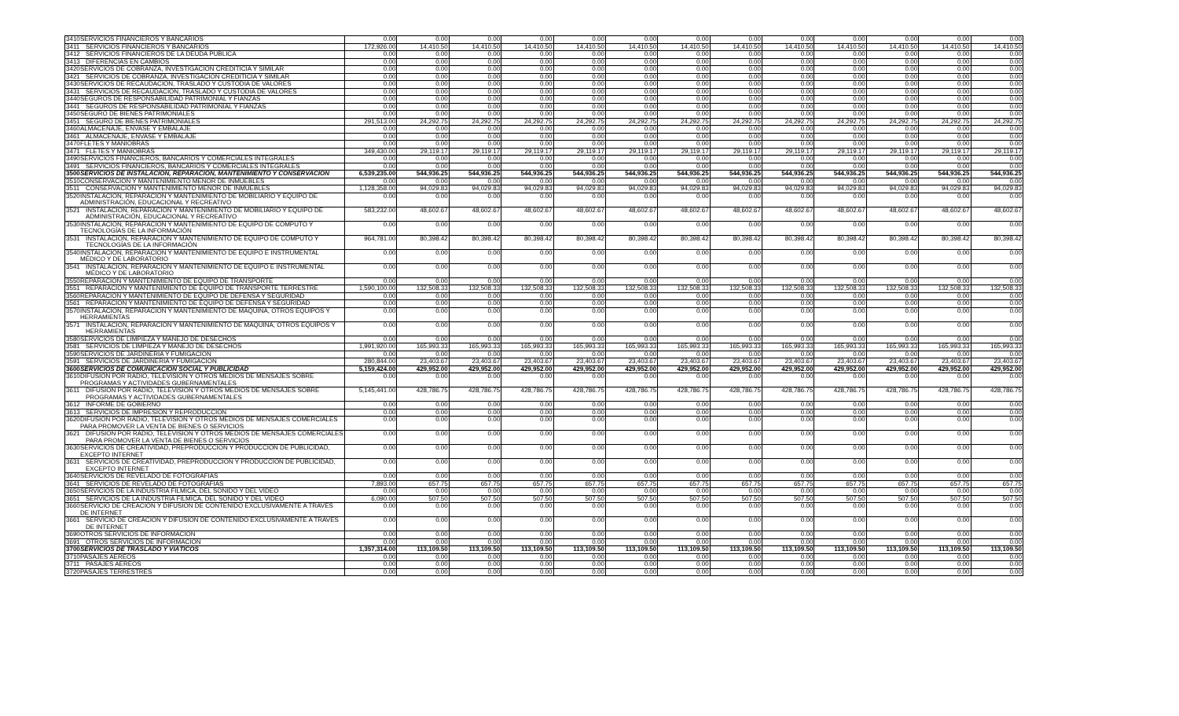| 3410 | SERVICIOS FINANCIEROS Y BANCARIOS | 0.00 | 0.00 | 0.00 | 0.00 | 0.00 | 0.00 | 0.00 | 0.00 | 0.00 | 0.00 | 0.00 | 0.00 | 0.00 |
| 3411 | SERVICIOS FINANCIEROS Y BANCARIOS | 172,926.00 | 14,410.50 | 14,410.50 | 14,410.50 | 14,410.50 | 14,410.50 | 14,410.50 | 14,410.50 | 14,410.50 | 14,410.50 | 14,410.50 | 14,410.50 | 14,410.50 |
| 3412 | SERVICIOS FINANCIEROS DE LA DEUDA PÚBLICA | 0.00 | 0.00 | 0.00 | 0.00 | 0.00 | 0.00 | 0.00 | 0.00 | 0.00 | 0.00 | 0.00 | 0.00 | 0.00 |
| 3413 | DIFERENCIAS EN CAMBIOS | 0.00 | 0.00 | 0.00 | 0.00 | 0.00 | 0.00 | 0.00 | 0.00 | 0.00 | 0.00 | 0.00 | 0.00 | 0.00 |
| 3420 | SERVICIOS DE COBRANZA, INVESTIGACIÓN CREDITICIA Y SIMILAR | 0.00 | 0.00 | 0.00 | 0.00 | 0.00 | 0.00 | 0.00 | 0.00 | 0.00 | 0.00 | 0.00 | 0.00 | 0.00 |
| 3421 | SERVICIOS DE COBRANZA, INVESTIGACIÓN CREDITICIA Y SIMILAR | 0.00 | 0.00 | 0.00 | 0.00 | 0.00 | 0.00 | 0.00 | 0.00 | 0.00 | 0.00 | 0.00 | 0.00 | 0.00 |
| 3430 | SERVICIOS DE RECAUDACIÓN, TRASLADO Y CUSTODIA DE VALORES | 0.00 | 0.00 | 0.00 | 0.00 | 0.00 | 0.00 | 0.00 | 0.00 | 0.00 | 0.00 | 0.00 | 0.00 | 0.00 |
| 3431 | SERVICIOS DE RECAUDACIÓN, TRASLADO Y CUSTODIA DE VALORES | 0.00 | 0.00 | 0.00 | 0.00 | 0.00 | 0.00 | 0.00 | 0.00 | 0.00 | 0.00 | 0.00 | 0.00 | 0.00 |
| 3440 | SEGUROS DE RESPONSABILIDAD PATRIMONIAL Y FIANZAS | 0.00 | 0.00 | 0.00 | 0.00 | 0.00 | 0.00 | 0.00 | 0.00 | 0.00 | 0.00 | 0.00 | 0.00 | 0.00 |
| 3441 | SEGUROS DE RESPONSABILIDAD PATRIMONIAL Y FIANZAS | 0.00 | 0.00 | 0.00 | 0.00 | 0.00 | 0.00 | 0.00 | 0.00 | 0.00 | 0.00 | 0.00 | 0.00 | 0.00 |
| 3450 | SEGURO DE BIENES PATRIMONIALES | 0.00 | 0.00 | 0.00 | 0.00 | 0.00 | 0.00 | 0.00 | 0.00 | 0.00 | 0.00 | 0.00 | 0.00 | 0.00 |
| 3451 | SEGURO DE BIENES PATRIMONIALES | 291,513.00 | 24,292.75 | 24,292.75 | 24,292.75 | 24,292.75 | 24,292.75 | 24,292.75 | 24,292.75 | 24,292.75 | 24,292.75 | 24,292.75 | 24,292.75 | 24,292.75 |
| 3460 | ALMACENAJE, ENVASE Y EMBALAJE | 0.00 | 0.00 | 0.00 | 0.00 | 0.00 | 0.00 | 0.00 | 0.00 | 0.00 | 0.00 | 0.00 | 0.00 | 0.00 |
| 3461 | ALMACENAJE, ENVASE Y EMBALAJE | 0.00 | 0.00 | 0.00 | 0.00 | 0.00 | 0.00 | 0.00 | 0.00 | 0.00 | 0.00 | 0.00 | 0.00 | 0.00 |
| 3470 | FLETES Y MANIOBRAS | 0.00 | 0.00 | 0.00 | 0.00 | 0.00 | 0.00 | 0.00 | 0.00 | 0.00 | 0.00 | 0.00 | 0.00 | 0.00 |
| 3471 | FLETES Y MANIOBRAS | 349,430.00 | 29,119.17 | 29,119.17 | 29,119.17 | 29,119.17 | 29,119.17 | 29,119.17 | 29,119.17 | 29,119.17 | 29,119.17 | 29,119.17 | 29,119.17 | 29,119.17 |
| 3490 | SERVICIOS FINANCIEROS, BANCARIOS Y COMERCIALES INTEGRALES | 0.00 | 0.00 | 0.00 | 0.00 | 0.00 | 0.00 | 0.00 | 0.00 | 0.00 | 0.00 | 0.00 | 0.00 | 0.00 |
| 3491 | SERVICIOS FINANCIEROS, BANCARIOS Y COMERCIALES INTEGRALES | 0.00 | 0.00 | 0.00 | 0.00 | 0.00 | 0.00 | 0.00 | 0.00 | 0.00 | 0.00 | 0.00 | 0.00 | 0.00 |
| 3500 | SERVICIOS DE INSTALACIÓN, REPARACIÓN, MANTENIMIENTO Y CONSERVACIÓN | 6,539,235.00 | 544,936.25 | 544,936.25 | 544,936.25 | 544,936.25 | 544,936.25 | 544,936.25 | 544,936.25 | 544,936.25 | 544,936.25 | 544,936.25 | 544,936.25 | 544,936.25 |
| 3510 | CONSERVACIÓN Y MANTENIMIENTO MENOR DE INMUEBLES | 0.00 | 0.00 | 0.00 | 0.00 | 0.00 | 0.00 | 0.00 | 0.00 | 0.00 | 0.00 | 0.00 | 0.00 | 0.00 |
| 3511 | CONSERVACIÓN Y MANTENIMIENTO MENOR DE INMUEBLES | 1,128,358.00 | 94,029.83 | 94,029.83 | 94,029.83 | 94,029.83 | 94,029.83 | 94,029.83 | 94,029.83 | 94,029.83 | 94,029.83 | 94,029.83 | 94,029.83 | 94,029.83 |
| 3520 | INSTALACIÓN, REPARACIÓN Y MANTENIMIENTO DE MOBILIARIO Y EQUIPO DE ADMINISTRACIÓN, EDUCACIONAL Y RECREATIVO | 0.00 | 0.00 | 0.00 | 0.00 | 0.00 | 0.00 | 0.00 | 0.00 | 0.00 | 0.00 | 0.00 | 0.00 | 0.00 |
| 3521 | INSTALACIÓN, REPARACIÓN Y MANTENIMIENTO DE MOBILIARIO Y EQUIPO DE ADMINISTRACIÓN, EDUCACIONAL Y RECREATIVO | 583,232.00 | 48,602.67 | 48,602.67 | 48,602.67 | 48,602.67 | 48,602.67 | 48,602.67 | 48,602.67 | 48,602.67 | 48,602.67 | 48,602.67 | 48,602.67 | 48,602.67 |
| 3530 | INSTALACIÓN, REPARACIÓN Y MANTENIMIENTO DE EQUIPO DE CÓMPUTO Y TECNOLOGÍAS DE LA INFORMACIÓN | 0.00 | 0.00 | 0.00 | 0.00 | 0.00 | 0.00 | 0.00 | 0.00 | 0.00 | 0.00 | 0.00 | 0.00 | 0.00 |
| 3531 | INSTALACIÓN, REPARACIÓN Y MANTENIMIENTO DE EQUIPO DE CÓMPUTO Y TECNOLOGÍAS DE LA INFORMACIÓN | 964,781.00 | 80,398.42 | 80,398.42 | 80,398.42 | 80,398.42 | 80,398.42 | 80,398.42 | 80,398.42 | 80,398.42 | 80,398.42 | 80,398.42 | 80,398.42 | 80,398.42 |
| 3540 | INSTALACIÓN, REPARACIÓN Y MANTENIMIENTO DE EQUIPO E INSTRUMENTAL MÉDICO Y DE LABORATORIO | 0.00 | 0.00 | 0.00 | 0.00 | 0.00 | 0.00 | 0.00 | 0.00 | 0.00 | 0.00 | 0.00 | 0.00 | 0.00 |
| 3541 | INSTALACIÓN, REPARACIÓN Y MANTENIMIENTO DE EQUIPO E INSTRUMENTAL MÉDICO Y DE LABORATORIO | 0.00 | 0.00 | 0.00 | 0.00 | 0.00 | 0.00 | 0.00 | 0.00 | 0.00 | 0.00 | 0.00 | 0.00 | 0.00 |
| 3550 | REPARACIÓN Y MANTENIMIENTO DE EQUIPO DE TRANSPORTE | 0.00 | 0.00 | 0.00 | 0.00 | 0.00 | 0.00 | 0.00 | 0.00 | 0.00 | 0.00 | 0.00 | 0.00 | 0.00 |
| 3551 | REPARACIÓN Y MANTENIMIENTO DE EQUIPO DE TRANSPORTE TERRESTRE | 1,590,100.00 | 132,508.33 | 132,508.33 | 132,508.33 | 132,508.33 | 132,508.33 | 132,508.33 | 132,508.33 | 132,508.33 | 132,508.33 | 132,508.33 | 132,508.33 | 132,508.33 |
| 3560 | REPARACIÓN Y MANTENIMIENTO DE EQUIPO DE DEFENSA Y SEGURIDAD | 0.00 | 0.00 | 0.00 | 0.00 | 0.00 | 0.00 | 0.00 | 0.00 | 0.00 | 0.00 | 0.00 | 0.00 | 0.00 |
| 3561 | REPARACIÓN Y MANTENIMIENTO DE EQUIPO DE DEFENSA Y SEGURIDAD | 0.00 | 0.00 | 0.00 | 0.00 | 0.00 | 0.00 | 0.00 | 0.00 | 0.00 | 0.00 | 0.00 | 0.00 | 0.00 |
| 3570 | INSTALACIÓN, REPARACIÓN Y MANTENIMIENTO DE MAQUINA, OTROS EQUIPOS Y HERRAMIENTAS | 0.00 | 0.00 | 0.00 | 0.00 | 0.00 | 0.00 | 0.00 | 0.00 | 0.00 | 0.00 | 0.00 | 0.00 | 0.00 |
| 3571 | INSTALACIÓN, REPARACIÓN Y MANTENIMIENTO DE MAQUINA, OTROS EQUIPOS Y HERRAMIENTAS | 0.00 | 0.00 | 0.00 | 0.00 | 0.00 | 0.00 | 0.00 | 0.00 | 0.00 | 0.00 | 0.00 | 0.00 | 0.00 |
| 3580 | SERVICIOS DE LIMPIEZA Y MANEJO DE DESECHOS | 0.00 | 0.00 | 0.00 | 0.00 | 0.00 | 0.00 | 0.00 | 0.00 | 0.00 | 0.00 | 0.00 | 0.00 | 0.00 |
| 3581 | SERVICIOS DE LIMPIEZA Y MANEJO DE DESECHOS | 1,991,920.00 | 165,993.33 | 165,993.33 | 165,993.33 | 165,993.33 | 165,993.33 | 165,993.33 | 165,993.33 | 165,993.33 | 165,993.33 | 165,993.33 | 165,993.33 | 165,993.33 |
| 3590 | SERVICIOS DE JARDINERÍA Y FUMIGACIÓN | 0.00 | 0.00 | 0.00 | 0.00 | 0.00 | 0.00 | 0.00 | 0.00 | 0.00 | 0.00 | 0.00 | 0.00 | 0.00 |
| 3591 | SERVICIOS DE JARDINERÍA Y FUMIGACIÓN | 280,844.00 | 23,403.67 | 23,403.67 | 23,403.67 | 23,403.67 | 23,403.67 | 23,403.67 | 23,403.67 | 23,403.67 | 23,403.67 | 23,403.67 | 23,403.67 | 23,403.67 |
| 3600 | SERVICIOS DE COMUNICACIÓN SOCIAL Y PUBLICIDAD | 5,159,424.00 | 429,952.00 | 429,952.00 | 429,952.00 | 429,952.00 | 429,952.00 | 429,952.00 | 429,952.00 | 429,952.00 | 429,952.00 | 429,952.00 | 429,952.00 | 429,952.00 |
| 3610 | DIFUSIÓN POR RADIO, TELEVISIÓN Y OTROS MEDIOS DE MENSAJES SOBRE PROGRAMAS Y ACTIVIDADES GUBERNAMENTALES | 0.00 | 0.00 | 0.00 | 0.00 | 0.00 | 0.00 | 0.00 | 0.00 | 0.00 | 0.00 | 0.00 | 0.00 | 0.00 |
| 3611 | DIFUSIÓN POR RADIO, TELEVISIÓN Y OTROS MEDIOS DE MENSAJES SOBRE PROGRAMAS Y ACTIVIDADES GUBERNAMENTALES | 5,145,441.00 | 428,786.75 | 428,786.75 | 428,786.75 | 428,786.75 | 428,786.75 | 428,786.75 | 428,786.75 | 428,786.75 | 428,786.75 | 428,786.75 | 428,786.75 | 428,786.75 |
| 3612 | INFORME DE GOBIERNO | 0.00 | 0.00 | 0.00 | 0.00 | 0.00 | 0.00 | 0.00 | 0.00 | 0.00 | 0.00 | 0.00 | 0.00 | 0.00 |
| 3613 | SERVICIOS DE IMPRESIÓN Y REPRODUCCIÓN | 0.00 | 0.00 | 0.00 | 0.00 | 0.00 | 0.00 | 0.00 | 0.00 | 0.00 | 0.00 | 0.00 | 0.00 | 0.00 |
| 3620 | DIFUSIÓN POR RADIO, TELEVISIÓN Y OTROS MEDIOS DE MENSAJES COMERCIALES PARA PROMOVER LA VENTA DE BIENES O SERVICIOS | 0.00 | 0.00 | 0.00 | 0.00 | 0.00 | 0.00 | 0.00 | 0.00 | 0.00 | 0.00 | 0.00 | 0.00 | 0.00 |
| 3621 | DIFUSIÓN POR RADIO, TELEVISIÓN Y OTROS MEDIOS DE MENSAJES COMERCIALES PARA PROMOVER LA VENTA DE BIENES O SERVICIOS | 0.00 | 0.00 | 0.00 | 0.00 | 0.00 | 0.00 | 0.00 | 0.00 | 0.00 | 0.00 | 0.00 | 0.00 | 0.00 |
| 3630 | SERVICIOS DE CREATIVIDAD, PREPRODUCCIÓN Y PRODUCCIÓN DE PUBLICIDAD, EXCEPTO INTERNET | 0.00 | 0.00 | 0.00 | 0.00 | 0.00 | 0.00 | 0.00 | 0.00 | 0.00 | 0.00 | 0.00 | 0.00 | 0.00 |
| 3631 | SERVICIOS DE CREATIVIDAD, PREPRODUCCIÓN Y PRODUCCIÓN DE PUBLICIDAD, EXCEPTO INTERNET | 0.00 | 0.00 | 0.00 | 0.00 | 0.00 | 0.00 | 0.00 | 0.00 | 0.00 | 0.00 | 0.00 | 0.00 | 0.00 |
| 3640 | SERVICIOS DE REVELADO DE FOTOGRAFÍAS | 0.00 | 0.00 | 0.00 | 0.00 | 0.00 | 0.00 | 0.00 | 0.00 | 0.00 | 0.00 | 0.00 | 0.00 | 0.00 |
| 3641 | SERVICIOS DE REVELADO DE FOTOGRAFÍAS | 7,893.00 | 657.75 | 657.75 | 657.75 | 657.75 | 657.75 | 657.75 | 657.75 | 657.75 | 657.75 | 657.75 | 657.75 | 657.75 |
| 3650 | SERVICIOS DE LA INDUSTRIA FÍLMICA, DEL SONIDO Y DEL VIDEO | 0.00 | 0.00 | 0.00 | 0.00 | 0.00 | 0.00 | 0.00 | 0.00 | 0.00 | 0.00 | 0.00 | 0.00 | 0.00 |
| 3651 | SERVICIOS DE LA INDUSTRIA FÍLMICA, DEL SONIDO Y DEL VIDEO | 6,090.00 | 507.50 | 507.50 | 507.50 | 507.50 | 507.50 | 507.50 | 507.50 | 507.50 | 507.50 | 507.50 | 507.50 | 507.50 |
| 3660 | SERVICIO DE CREACIÓN Y DIFUSIÓN DE CONTENIDO EXCLUSIVAMENTE A TRAVÉS DE INTERNET | 0.00 | 0.00 | 0.00 | 0.00 | 0.00 | 0.00 | 0.00 | 0.00 | 0.00 | 0.00 | 0.00 | 0.00 | 0.00 |
| 3661 | SERVICIO DE CREACIÓN Y DIFUSIÓN DE CONTENIDO EXCLUSIVAMENTE A TRAVÉS DE INTERNET | 0.00 | 0.00 | 0.00 | 0.00 | 0.00 | 0.00 | 0.00 | 0.00 | 0.00 | 0.00 | 0.00 | 0.00 | 0.00 |
| 3690 | OTROS SERVICIOS DE INFORMACIÓN | 0.00 | 0.00 | 0.00 | 0.00 | 0.00 | 0.00 | 0.00 | 0.00 | 0.00 | 0.00 | 0.00 | 0.00 | 0.00 |
| 3691 | OTROS SERVICIOS DE INFORMACIÓN | 0.00 | 0.00 | 0.00 | 0.00 | 0.00 | 0.00 | 0.00 | 0.00 | 0.00 | 0.00 | 0.00 | 0.00 | 0.00 |
| 3700 | SERVICIOS DE TRASLADO Y VIÁTICOS | 1,357,314.00 | 113,109.50 | 113,109.50 | 113,109.50 | 113,109.50 | 113,109.50 | 113,109.50 | 113,109.50 | 113,109.50 | 113,109.50 | 113,109.50 | 113,109.50 | 113,109.50 |
| 3710 | PASAJES AÉREOS | 0.00 | 0.00 | 0.00 | 0.00 | 0.00 | 0.00 | 0.00 | 0.00 | 0.00 | 0.00 | 0.00 | 0.00 | 0.00 |
| 3711 | PASAJES AÉREOS | 0.00 | 0.00 | 0.00 | 0.00 | 0.00 | 0.00 | 0.00 | 0.00 | 0.00 | 0.00 | 0.00 | 0.00 | 0.00 |
| 3720 | PASAJES TERRESTRES | 0.00 | 0.00 | 0.00 | 0.00 | 0.00 | 0.00 | 0.00 | 0.00 | 0.00 | 0.00 | 0.00 | 0.00 | 0.00 |